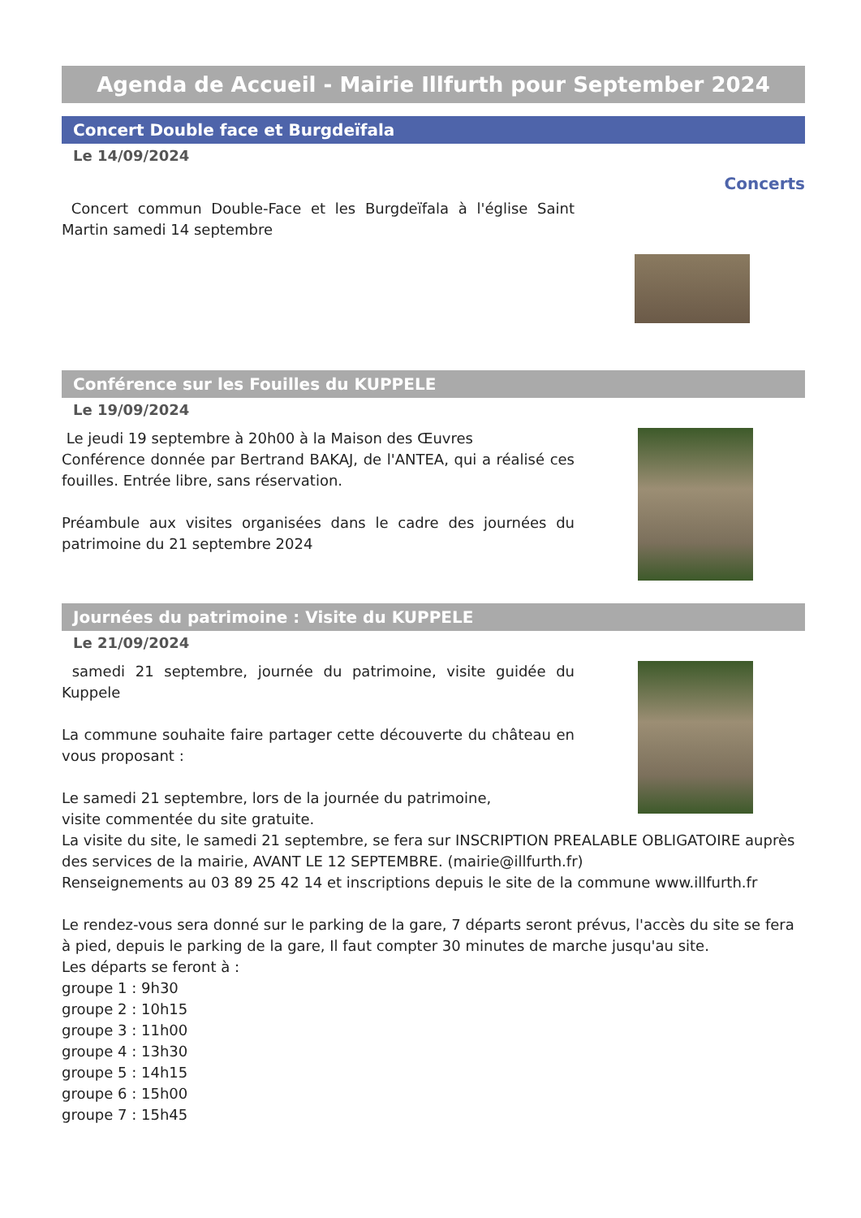Agenda de Accueil - Mairie Illfurth pour September 2024
Concert Double face et Burgdeïfala
Le 14/09/2024
Concerts
Concert commun Double-Face et les Burgdeïfala à l'église Saint Martin samedi 14 septembre
Conférence sur les Fouilles du KUPPELE
Le 19/09/2024
Le jeudi 19 septembre à 20h00 à la Maison des Œuvres
Conférence donnée par Bertrand BAKAJ, de l'ANTEA, qui a réalisé ces fouilles. Entrée libre, sans réservation.
Préambule aux visites organisées dans le cadre des journées du patrimoine du 21 septembre 2024
Journées du patrimoine : Visite du KUPPELE
Le 21/09/2024
samedi 21 septembre, journée du patrimoine, visite guidée du Kuppele
La commune souhaite faire partager cette découverte du château en vous proposant :
Le samedi 21 septembre, lors de la journée du patrimoine,
visite commentée du site gratuite.
La visite du site, le samedi 21 septembre, se fera sur INSCRIPTION PREALABLE OBLIGATOIRE auprès des services de la mairie, AVANT LE 12 SEPTEMBRE. (mairie@illfurth.fr)
Renseignements au 03 89 25 42 14 et inscriptions depuis le site de la commune www.illfurth.fr
Le rendez-vous sera donné sur le parking de la gare, 7 départs seront prévus, l'accès du site se fera à pied, depuis le parking de la gare, Il faut compter 30 minutes de marche jusqu'au site.
Les départs se feront à :
groupe 1 : 9h30
groupe 2 : 10h15
groupe 3 : 11h00
groupe 4 : 13h30
groupe 5 : 14h15
groupe 6 : 15h00
groupe 7 : 15h45